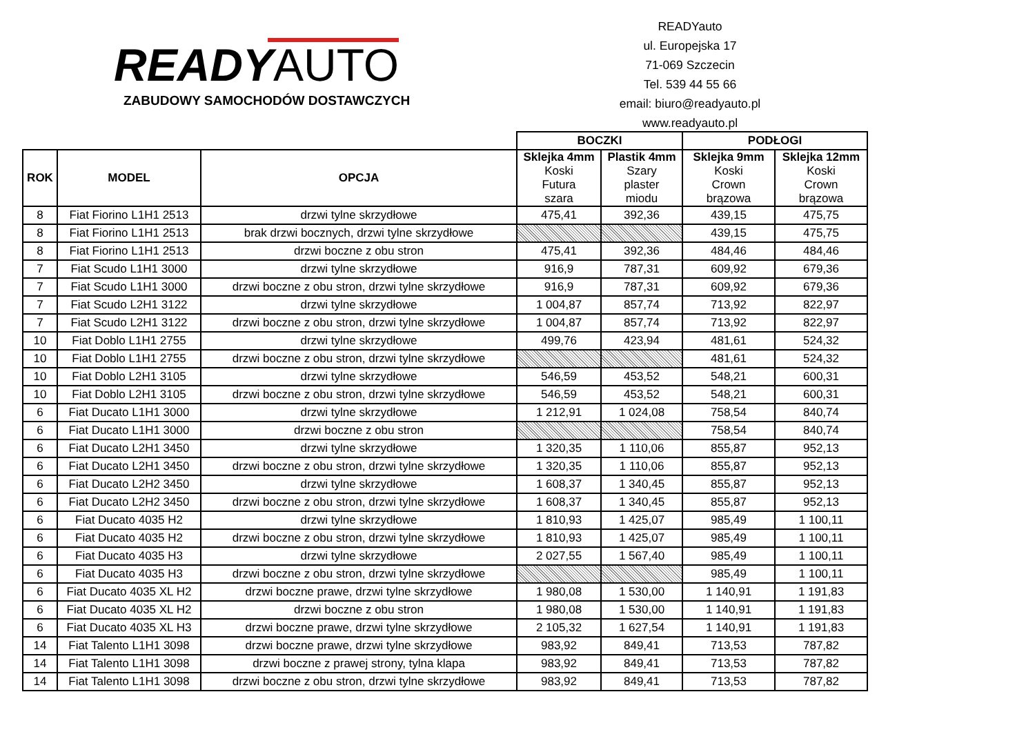READYAUTO
ZABUDOWY SAMOCHODÓW DOSTAWCZYCH
READYauto
ul. Europejska 17
71-069 Szczecin
Tel. 539 44 55 66
email: biuro@readyauto.pl
www.readyauto.pl
| | | | BOCZKI | | PODŁOGI | |
| ROK | MODEL | OPCJA | Sklejka 4mm Koski Futura szara | Plastik 4mm Szary plaster miodu | Sklejka 9mm Koski Crown brązowa | Sklejka 12mm Koski Crown brązowa |
| 8 | Fiat Fiorino L1H1 2513 | drzwi tylne skrzydłowe | 475,41 | 392,36 | 439,15 | 475,75 |
| 8 | Fiat Fiorino L1H1 2513 | brak drzwi bocznych, drzwi tylne skrzydłowe | | | 439,15 | 475,75 |
| 8 | Fiat Fiorino L1H1 2513 | drzwi boczne z obu stron | 475,41 | 392,36 | 484,46 | 484,46 |
| 7 | Fiat Scudo L1H1 3000 | drzwi tylne skrzydłowe | 916,9 | 787,31 | 609,92 | 679,36 |
| 7 | Fiat Scudo L1H1 3000 | drzwi boczne z obu stron, drzwi tylne skrzydłowe | 916,9 | 787,31 | 609,92 | 679,36 |
| 7 | Fiat Scudo L2H1 3122 | drzwi tylne skrzydłowe | 1 004,87 | 857,74 | 713,92 | 822,97 |
| 7 | Fiat Scudo L2H1 3122 | drzwi boczne z obu stron, drzwi tylne skrzydłowe | 1 004,87 | 857,74 | 713,92 | 822,97 |
| 10 | Fiat Doblo L1H1 2755 | drzwi tylne skrzydłowe | 499,76 | 423,94 | 481,61 | 524,32 |
| 10 | Fiat Doblo L1H1 2755 | drzwi boczne z obu stron, drzwi tylne skrzydłowe | | | 481,61 | 524,32 |
| 10 | Fiat Doblo L2H1 3105 | drzwi tylne skrzydłowe | 546,59 | 453,52 | 548,21 | 600,31 |
| 10 | Fiat Doblo L2H1 3105 | drzwi boczne z obu stron, drzwi tylne skrzydłowe | 546,59 | 453,52 | 548,21 | 600,31 |
| 6 | Fiat Ducato L1H1 3000 | drzwi tylne skrzydłowe | 1 212,91 | 1 024,08 | 758,54 | 840,74 |
| 6 | Fiat Ducato L1H1 3000 | drzwi boczne z obu stron | | | 758,54 | 840,74 |
| 6 | Fiat Ducato L2H1 3450 | drzwi tylne skrzydłowe | 1 320,35 | 1 110,06 | 855,87 | 952,13 |
| 6 | Fiat Ducato L2H1 3450 | drzwi boczne z obu stron, drzwi tylne skrzydłowe | 1 320,35 | 1 110,06 | 855,87 | 952,13 |
| 6 | Fiat Ducato L2H2 3450 | drzwi tylne skrzydłowe | 1 608,37 | 1 340,45 | 855,87 | 952,13 |
| 6 | Fiat Ducato L2H2 3450 | drzwi boczne z obu stron, drzwi tylne skrzydłowe | 1 608,37 | 1 340,45 | 855,87 | 952,13 |
| 6 | Fiat Ducato 4035 H2 | drzwi tylne skrzydłowe | 1 810,93 | 1 425,07 | 985,49 | 1 100,11 |
| 6 | Fiat Ducato 4035 H2 | drzwi boczne z obu stron, drzwi tylne skrzydłowe | 1 810,93 | 1 425,07 | 985,49 | 1 100,11 |
| 6 | Fiat Ducato 4035 H3 | drzwi tylne skrzydłowe | 2 027,55 | 1 567,40 | 985,49 | 1 100,11 |
| 6 | Fiat Ducato 4035 H3 | drzwi boczne z obu stron, drzwi tylne skrzydłowe | | | 985,49 | 1 100,11 |
| 6 | Fiat Ducato 4035 XL H2 | drzwi boczne prawe, drzwi tylne skrzydłowe | 1 980,08 | 1 530,00 | 1 140,91 | 1 191,83 |
| 6 | Fiat Ducato 4035 XL H2 | drzwi boczne z obu stron | 1 980,08 | 1 530,00 | 1 140,91 | 1 191,83 |
| 6 | Fiat Ducato 4035 XL H3 | drzwi boczne prawe, drzwi tylne skrzydłowe | 2 105,32 | 1 627,54 | 1 140,91 | 1 191,83 |
| 14 | Fiat Talento L1H1 3098 | drzwi boczne prawe, drzwi tylne skrzydłowe | 983,92 | 849,41 | 713,53 | 787,82 |
| 14 | Fiat Talento L1H1 3098 | drzwi boczne z prawej strony, tylna klapa | 983,92 | 849,41 | 713,53 | 787,82 |
| 14 | Fiat Talento L1H1 3098 | drzwi boczne z obu stron, drzwi tylne skrzydłowe | 983,92 | 849,41 | 713,53 | 787,82 |